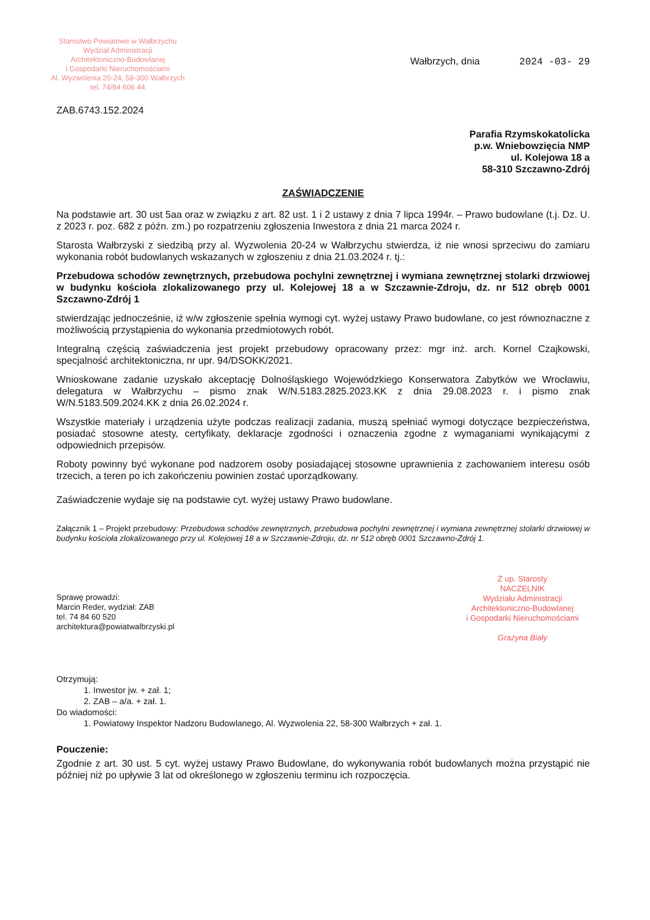Starostwo Powiatowe w Wałbrzychu
Wydział Administracji
Architektoniczno-Budowlanej
i Gospodarki Nieruchomościami
Al. Wyzwolenia 20-24, 58-300 Wałbrzych
tel. 74/84 606 44
Wałbrzych, dnia 2024 -03- 29
ZAB.6743.152.2024
Parafia Rzymskokatolicka
p.w. Wniebowzięcia NMP
ul. Kolejowa 18 a
58-310 Szczawno-Zdrój
ZAŚWIADCZENIE
Na podstawie art. 30 ust 5aa oraz w związku z art. 82 ust. 1 i 2 ustawy z dnia 7 lipca 1994r. – Prawo budowlane (t.j. Dz. U. z 2023 r. poz. 682 z późn. zm.) po rozpatrzeniu zgłoszenia Inwestora z dnia 21 marca 2024 r.
Starosta Wałbrzyski z siedzibą przy al. Wyzwolenia 20-24 w Wałbrzychu stwierdza, iż nie wnosi sprzeciwu do zamiaru wykonania robót budowlanych wskazanych w zgłoszeniu z dnia 21.03.2024 r. tj.:
Przebudowa schodów zewnętrznych, przebudowa pochylni zewnętrznej i wymiana zewnętrznej stolarki drzwiowej w budynku kościoła zlokalizowanego przy ul. Kolejowej 18 a w Szczawnie-Zdroju, dz. nr 512 obręb 0001 Szczawno-Zdrój 1
stwierdzając jednocześnie, iż w/w zgłoszenie spełnia wymogi cyt. wyżej ustawy Prawo budowlane, co jest równoznaczne z możliwością przystąpienia do wykonania przedmiotowych robót.
Integralną częścią zaświadczenia jest projekt przebudowy opracowany przez: mgr inż. arch. Kornel Czajkowski, specjalność architektoniczna, nr upr. 94/DSOKK/2021.
Wnioskowane zadanie uzyskało akceptację Dolnośląskiego Wojewódzkiego Konserwatora Zabytków we Wrocławiu, delegatura w Wałbrzychu – pismo znak W/N.5183.2825.2023.KK z dnia 29.08.2023 r. i pismo znak W/N.5183.509.2024.KK z dnia 26.02.2024 r.
Wszystkie materiały i urządzenia użyte podczas realizacji zadania, muszą spełniać wymogi dotyczące bezpieczeństwa, posiadać stosowne atesty, certyfikaty, deklaracje zgodności i oznaczenia zgodne z wymaganiami wynikającymi z odpowiednich przepisów.
Roboty powinny być wykonane pod nadzorem osoby posiadającej stosowne uprawnienia z zachowaniem interesu osób trzecich, a teren po ich zakończeniu powinien zostać uporządkowany.
Zaświadczenie wydaje się na podstawie cyt. wyżej ustawy Prawo budowlane.
Załącznik 1 – Projekt przebudowy: Przebudowa schodów zewnętrznych, przebudowa pochylni zewnętrznej i wymiana zewnętrznej stolarki drzwiowej w budynku kościoła zlokalizowanego przy ul. Kolejowej 18 a w Szczawnie-Zdroju, dz. nr 512 obręb 0001 Szczawno-Zdrój 1.
Sprawę prowadzi:
Marcin Reder, wydział: ZAB
tel. 74 84 60 520
architektura@powiatwalbrzyski.pl
Z up. Starosty
NACZELNIK
Wydziału Administracji
Architektoniczno-Budowlanej
i Gospodarki Nieruchomościami
Grażyna Biały
Otrzymują:
1. Inwestor jw. + zał. 1;
2. ZAB – a/a. + zał. 1.
Do wiadomości:
1. Powiatowy Inspektor Nadzoru Budowlanego, Al. Wyzwolenia 22, 58-300 Wałbrzych + zał. 1.
Pouczenie:
Zgodnie z art. 30 ust. 5 cyt. wyżej ustawy Prawo Budowlane, do wykonywania robót budowlanych można przystąpić nie później niż po upływie 3 lat od określonego w zgłoszeniu terminu ich rozpoczęcia.